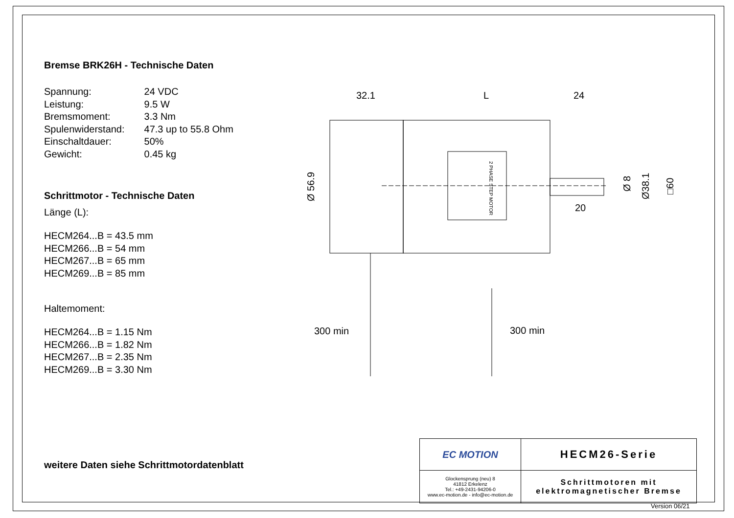Bremse BRK26H - Technische Daten
| Spannung: | 24 VDC |
| Leistung: | 9.5 W |
| Bremsmoment: | 3.3 Nm |
| Spulenwiderstand: | 47.3 up to 55.8 Ohm |
| Einschaltdauer: | 50% |
| Gewicht: | 0.45 kg |
Schrittmotor - Technische Daten
Länge (L):
HECM264...B = 43.5 mm
HECM266...B = 54 mm
HECM267...B = 65 mm
HECM269...B = 85 mm
Haltemoment:
HECM264...B = 1.15 Nm
HECM266...B = 1.82 Nm
HECM267...B = 2.35 Nm
HECM269...B = 3.30 Nm
2 PHASE STEP MOTOR
32.1
L
24
20
Ø 56.9
Ø 8
Ø38.1
□60
300 min
300 min
weitere Daten siehe Schrittmotordatenblatt
| EC MOTION | HECM26-Serie |
| Glockensprung (neu) 8 41812 Erkelenz Tel.: +49-2431-94206-0 www.ec-motion.de - info@ec-motion.de | Schrittmotoren mit elektromagnetischer Bremse |
Version 06/21